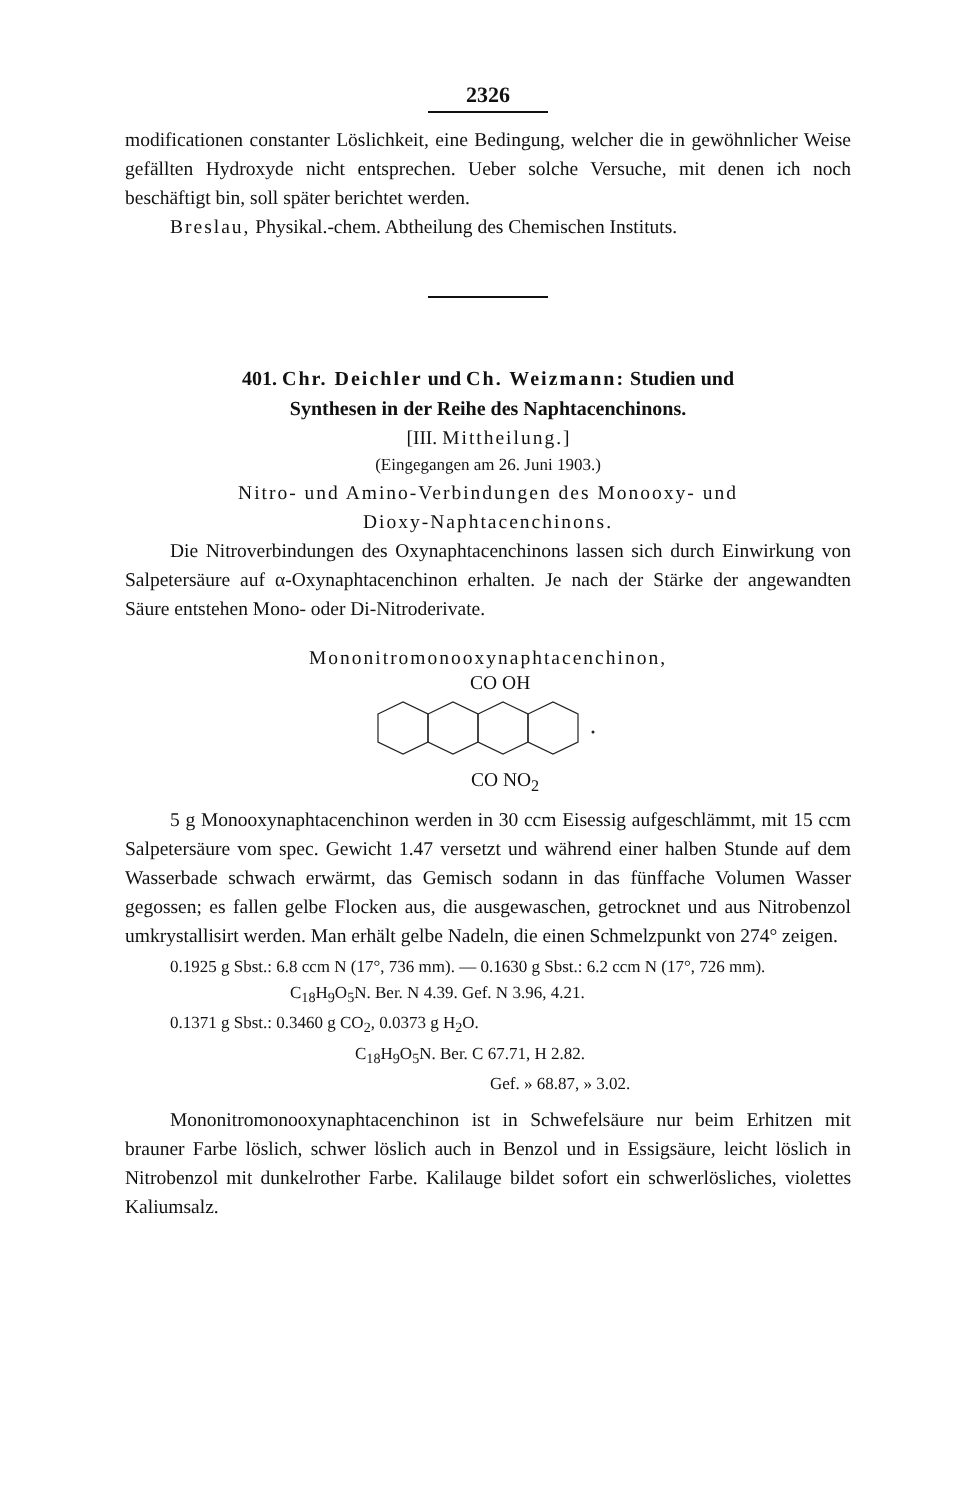2326
modificationen constanter Löslichkeit, eine Bedingung, welcher die in gewöhnlicher Weise gefällten Hydroxyde nicht entsprechen. Ueber solche Versuche, mit denen ich noch beschäftigt bin, soll später berichtet werden.
Breslau, Physikal.-chem. Abtheilung des Chemischen Instituts.
401. Chr. Deichler und Ch. Weizmann: Studien und
Synthesen in der Reihe des Naphtacenchinons.
[III. Mittheilung.]
(Eingegangen am 26. Juni 1903.)
Nitro- und Amino-Verbindungen des Monooxy- und
Dioxy-Naphtacenchinons.
Die Nitroverbindungen des Oxynaphtacenchinons lassen sich durch Einwirkung von Salpetersäure auf α-Oxynaphtacenchinon erhalten. Je nach der Stärke der angewandten Säure entstehen Mono- oder Di-Nitroderivate.
Mononitromonooxynaphtacenchinon,
CO OH
CO NO<sub>2</sub>
5 g Monooxynaphtacenchinon werden in 30 ccm Eisessig aufgeschlämmt, mit 15 ccm Salpetersäure vom spec. Gewicht 1.47 versetzt und während einer halben Stunde auf dem Wasserbade schwach erwärmt, das Gemisch sodann in das fünffache Volumen Wasser gegossen; es fallen gelbe Flocken aus, die ausgewaschen, getrocknet und aus Nitrobenzol umkrystallisirt werden. Man erhält gelbe Nadeln, die einen Schmelzpunkt von 274° zeigen.
0.1925 g Sbst.: 6.8 ccm N (17°, 736 mm). — 0.1630 g Sbst.: 6.2 ccm N (17°, 726 mm).
C<sub>18</sub>H<sub>9</sub>O<sub>5</sub>N. Ber. N 4.39. Gef. N 3.96, 4.21.
0.1371 g Sbst.: 0.3460 g CO<sub>2</sub>, 0.0373 g H<sub>2</sub>O.
C<sub>18</sub>H<sub>9</sub>O<sub>5</sub>N. Ber. C 67.71, H 2.82.
Gef. » 68.87, » 3.02.
Mononitromonooxynaphtacenchinon ist in Schwefelsäure nur beim Erhitzen mit brauner Farbe löslich, schwer löslich auch in Benzol und in Essigsäure, leicht löslich in Nitrobenzol mit dunkelrother Farbe. Kalilauge bildet sofort ein schwerlösliches, violettes Kaliumsalz.